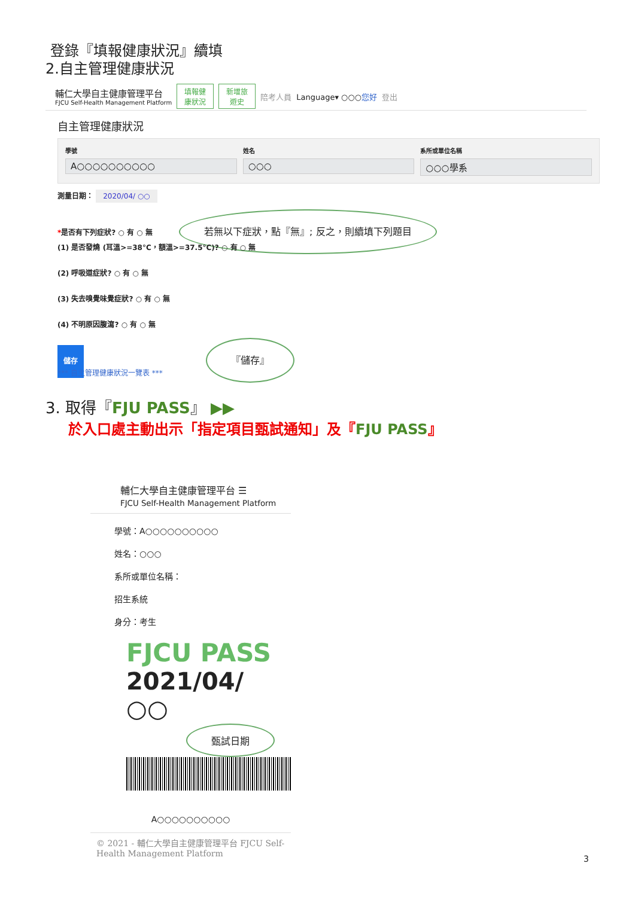登錄『填報健康狀況』續填
2.自主管理健康狀況
輔仁大學自主健康管理平台
FJCU Self-Health Management Platform
填報健
康狀況 新增旅
遊史 陪考人員 Language▾ ○○○您好 登出
自主管理健康狀況
學號
A○○○○○○○○○○
姓名
○○○
系所或單位名稱
○○○學系
測量日期： 2020/04/ ○○
*是否有下列症狀? ○ 有 ○ 無 若無以下症狀，點『無』; 反之，則續填下列題目
(1) 是否發燒 (耳溫>=38°C，額溫>=37.5°C)? ○ 有 ○ 無
(2) 呼吸道症狀? ○ 有 ○ 無
(3) 失去嗅覺味覺症狀? ○ 有 ○ 無
(4) 不明原因腹瀉? ○ 有 ○ 無
儲存 『儲存』
*** 自主管理健康狀況一覽表 ***
3. 取得『FJU PASS』 ▶▶
於入口處主動出示「指定項目甄試通知」及『FJU PASS』
輔仁大學自主健康管理平台 ☰
FJCU Self-Health Management Platform
學號：A○○○○○○○○○○
姓名：○○○
系所或單位名稱：
招生系統
身分：考生
FJCU PASS
2021/04/ ○○ 甄試日期
A○○○○○○○○○○
© 2021 - 輔仁大學自主健康管理平台 FJCU Self-Health Management Platform
3